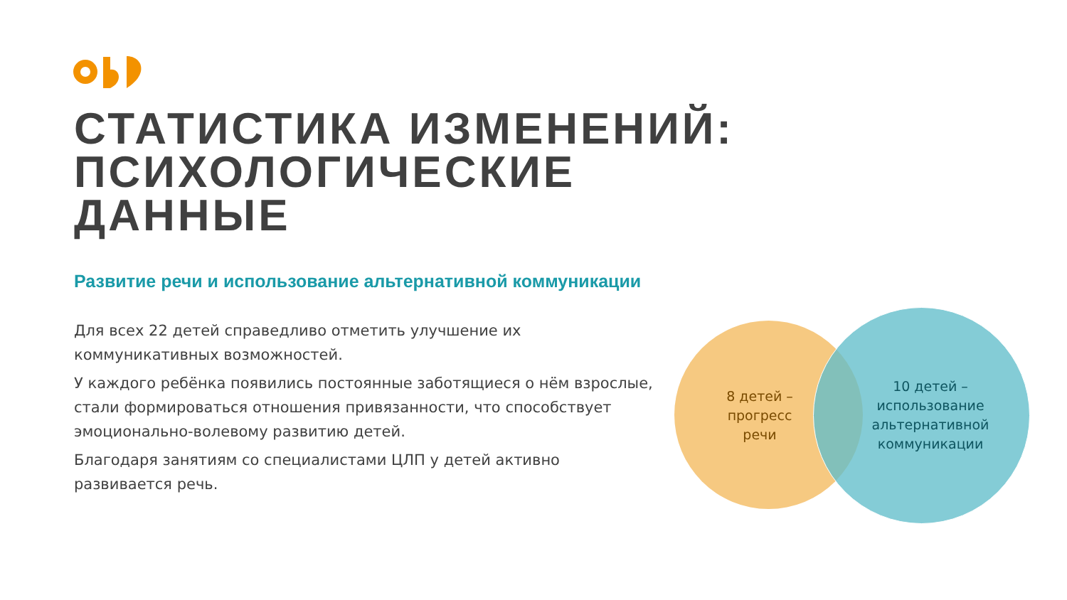СТАТИСТИКА ИЗМЕНЕНИЙ: ПСИХОЛОГИЧЕСКИЕ ДАННЫЕ
Развитие речи и использование альтернативной коммуникации
Для всех 22 детей справедливо отметить улучшение их коммуникативных возможностей.
У каждого ребёнка появились постоянные заботящиеся о нём взрослые, стали формироваться отношения привязанности, что способствует эмоционально-волевому развитию детей.
Благодаря занятиям со специалистами ЦЛП у детей активно развивается речь.
8 детей – прогресс речи
10 детей – использование альтернативной коммуникации